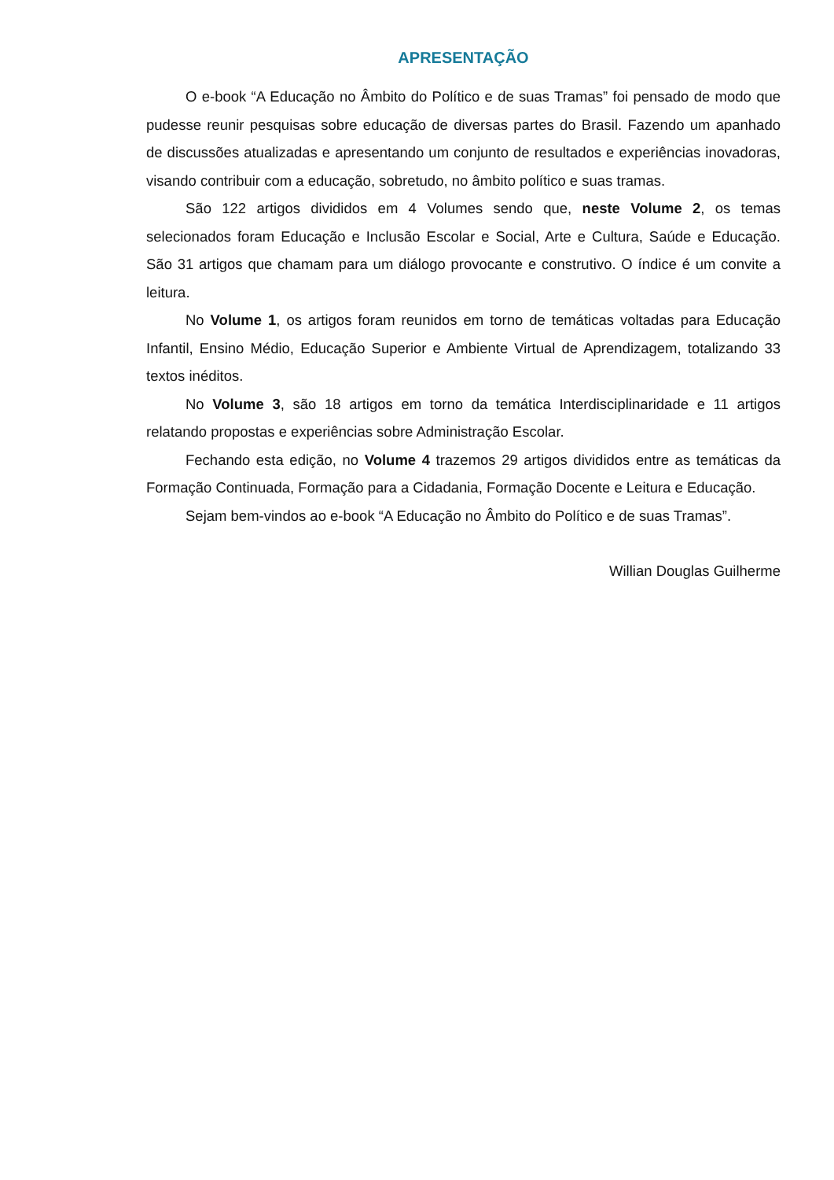APRESENTAÇÃO
O e-book “A Educação no Âmbito do Político e de suas Tramas” foi pensado de modo que pudesse reunir pesquisas sobre educação de diversas partes do Brasil. Fazendo um apanhado de discussões atualizadas e apresentando um conjunto de resultados e experiências inovadoras, visando contribuir com a educação, sobretudo, no âmbito político e suas tramas.
São 122 artigos divididos em 4 Volumes sendo que, neste Volume 2, os temas selecionados foram Educação e Inclusão Escolar e Social, Arte e Cultura, Saúde e Educação. São 31 artigos que chamam para um diálogo provocante e construtivo. O índice é um convite a leitura.
No Volume 1, os artigos foram reunidos em torno de temáticas voltadas para Educação Infantil, Ensino Médio, Educação Superior e Ambiente Virtual de Aprendizagem, totalizando 33 textos inéditos.
No Volume 3, são 18 artigos em torno da temática Interdisciplinaridade e 11 artigos relatando propostas e experiências sobre Administração Escolar.
Fechando esta edição, no Volume 4 trazemos 29 artigos divididos entre as temáticas da Formação Continuada, Formação para a Cidadania, Formação Docente e Leitura e Educação.
Sejam bem-vindos ao e-book “A Educação no Âmbito do Político e de suas Tramas”.
Willian Douglas Guilherme